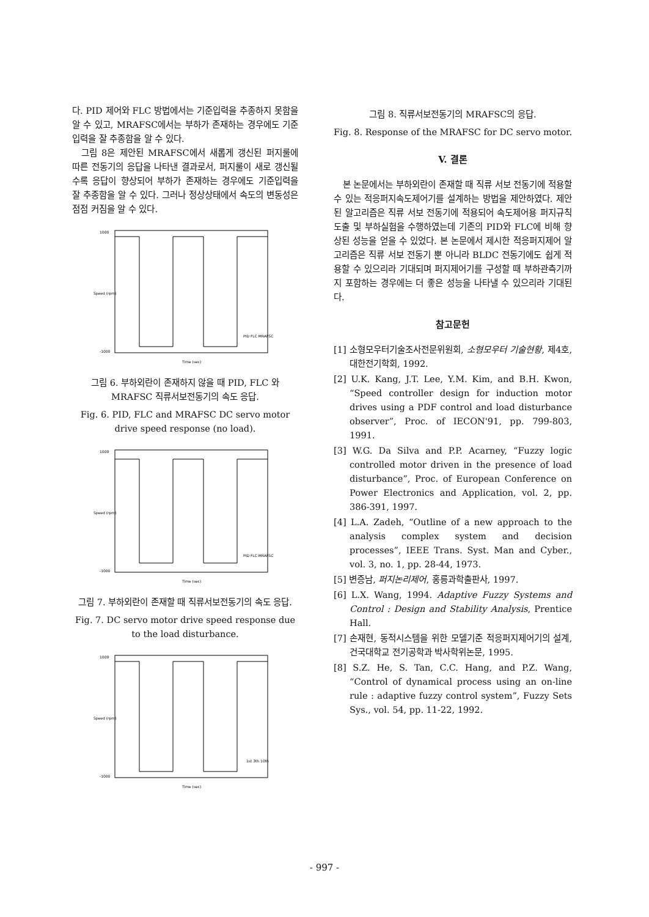다. PID 제어와 FLC 방법에서는 기준입력을 추종하지 못함을 알 수 있고, MRAFSC에서는 부하가 존재하는 경우에도 기준입력을 잘 추종함을 알 수 있다.
그림 8은 제안된 MRAFSC에서 새롭게 갱신된 퍼지룰에 따른 전동기의 응답을 나타낸 결과로서, 퍼지룰이 새로 갱신될수록 응답이 향상되어 부하가 존재하는 경우에도 기준입력을 잘 추종함을 알 수 있다. 그러나 정상상태에서 속도의 변동성은 점점 커짐을 알 수 있다.
1000
-1000
Speed (rpm)
Time (sec)
PID FLC MRAFSC
그림 6. 부하외란이 존재하지 않을 때 PID, FLC 와 MRAFSC 직류서보전동기의 속도 응답.
Fig. 6. PID, FLC and MRAFSC DC servo motor drive speed response (no load).
1000
-1000
Speed (rpm)
Time (sec)
PID FLC MRAFSC
그림 7. 부하외란이 존재할 때 직류서보전동기의 속도 응답.
Fig. 7. DC servo motor drive speed response due to the load disturbance.
1000
-1000
Speed (rpm)
Time (sec)
1st 3th 10th
그림 8. 직류서보전동기의 MRAFSC의 응답.
Fig. 8. Response of the MRAFSC for DC servo motor.
V. 결론
본 논문에서는 부하외란이 존재할 때 직류 서보 전동기에 적용할 수 있는 적응퍼지속도제어기를 설계하는 방법을 제안하였다. 제안된 알고리즘은 직류 서보 전동기에 적용되어 속도제어용 퍼지규칙 도출 및 부하실험을 수행하였는데 기존의 PID와 FLC에 비해 향상된 성능을 얻을 수 있었다. 본 논문에서 제시한 적응퍼지제어 알고리즘은 직류 서보 전동기 뿐 아니라 BLDC 전동기에도 쉽게 적용할 수 있으리라 기대되며 퍼지제어기를 구성할 때 부하관측기까지 포함하는 경우에는 더 좋은 성능을 나타낼 수 있으리라 기대된다.
참고문헌
[1] 소형모우터기술조사전문위원회, 소형모우터 기술현황, 제4호, 대한전기학회, 1992.
[2] U.K. Kang, J.T. Lee, Y.M. Kim, and B.H. Kwon, “Speed controller design for induction motor drives using a PDF control and load disturbance observer”, Proc. of IECON'91, pp. 799-803, 1991.
[3] W.G. Da Silva and P.P. Acarney, “Fuzzy logic controlled motor driven in the presence of load disturbance”, Proc. of European Conference on Power Electronics and Application, vol. 2, pp. 386-391, 1997.
[4] L.A. Zadeh, “Outline of a new approach to the analysis complex system and decision processes”, IEEE Trans. Syst. Man and Cyber., vol. 3, no. 1, pp. 28-44, 1973.
[5] 변증남, 퍼지논리제어, 홍릉과학출판사, 1997.
[6] L.X. Wang, 1994. Adaptive Fuzzy Systems and Control : Design and Stability Analysis, Prentice Hall.
[7] 손재현, 동적시스템을 위한 모델기준 적응퍼지제어기의 설계, 건국대학교 전기공학과 박사학위논문, 1995.
[8] S.Z. He, S. Tan, C.C. Hang, and P.Z. Wang, “Control of dynamical process using an on-line rule : adaptive fuzzy control system”, Fuzzy Sets Sys., vol. 54, pp. 11-22, 1992.
- 997 -